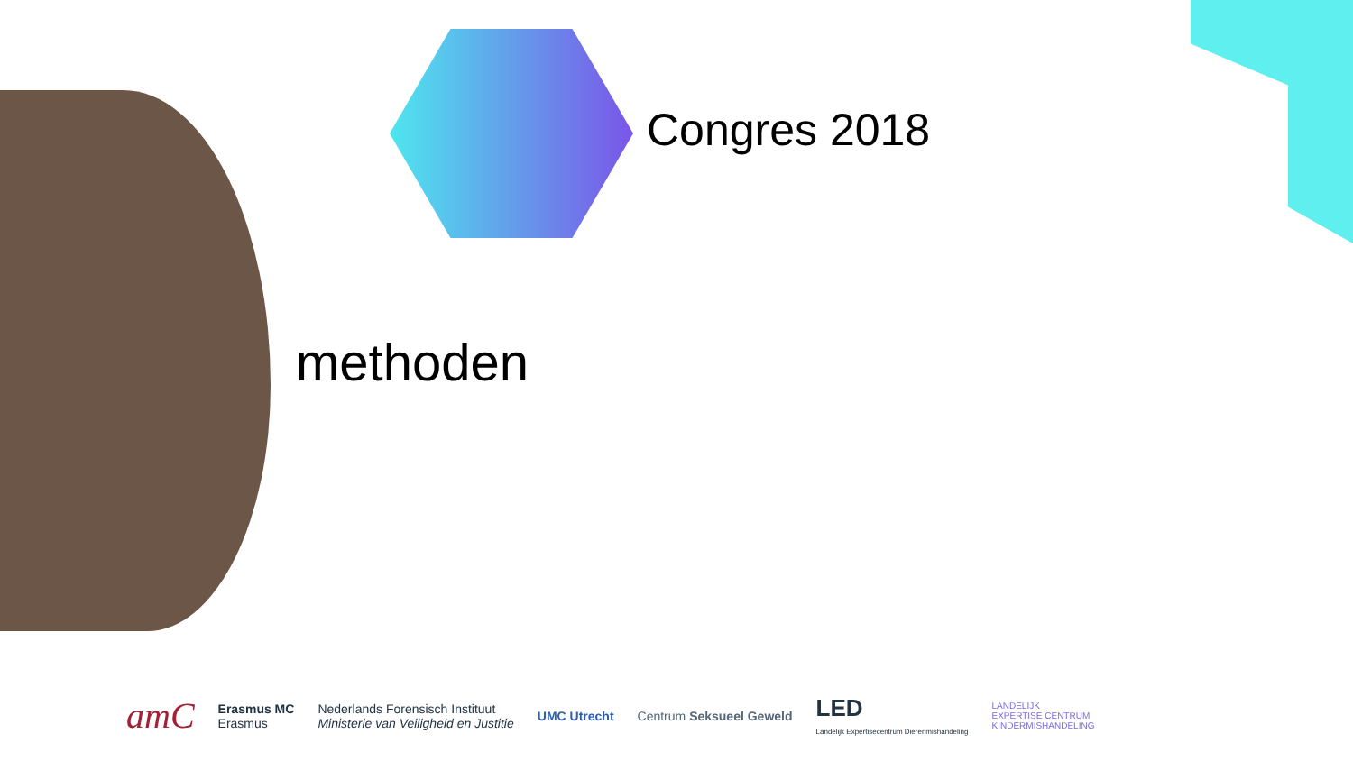Congres 2018
methoden
amC Erasmus MC
Erasmus Nederlands Forensisch Instituut
Ministerie van Veiligheid en Justitie UMC Utrecht Centrum Seksueel Geweld LED
Landelijk Expertisecentrum Dierenmishandeling LANDELIJK
EXPERTISE CENTRUM
KINDERMISHANDELING